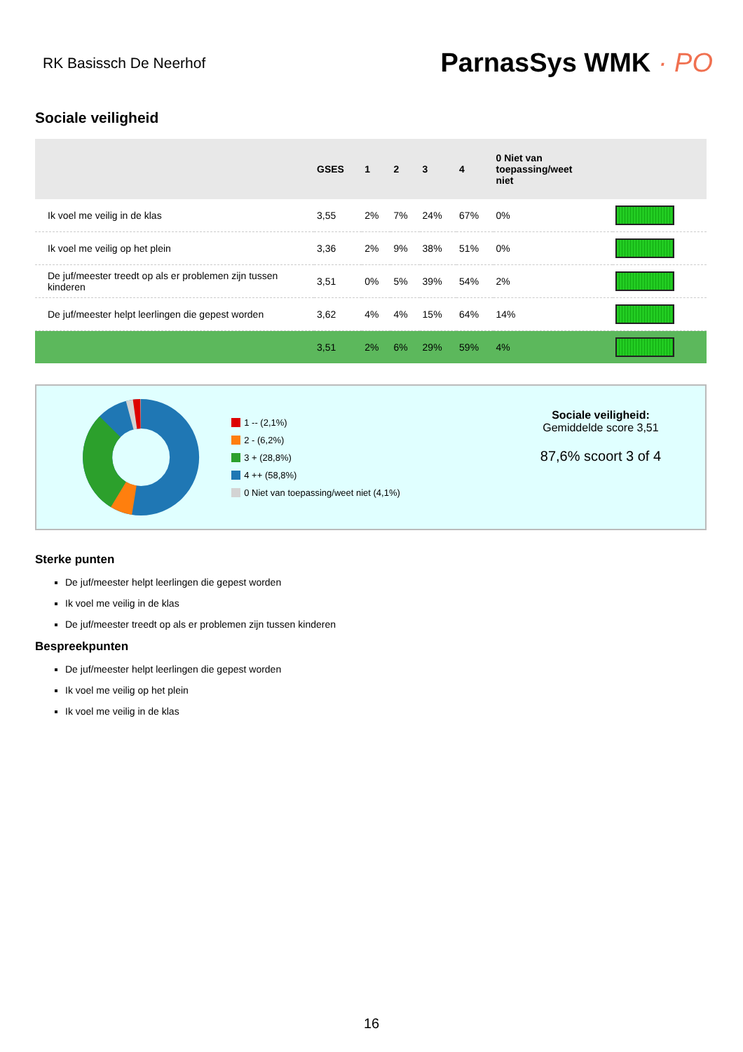RK Basissch De Neerhof
ParnasSys WMK · PO
Sociale veiligheid
| | GSES | 1 | 2 | 3 | 4 | 0 Niet van toepassing/weet niet | |
| --- | --- | --- | --- | --- | --- | --- | --- |
| Ik voel me veilig in de klas | 3,55 | 2% | 7% | 24% | 67% | 0% | |
| Ik voel me veilig op het plein | 3,36 | 2% | 9% | 38% | 51% | 0% | |
| De juf/meester treedt op als er problemen zijn tussen kinderen | 3,51 | 0% | 5% | 39% | 54% | 2% | |
| De juf/meester helpt leerlingen die gepest worden | 3,62 | 4% | 4% | 15% | 64% | 14% | |
| | 3,51 | 2% | 6% | 29% | 59% | 4% | |
1 -- (2,1%)
2 - (6,2%)
3 + (28,8%)
4 ++ (58,8%)
0 Niet van toepassing/weet niet (4,1%)
Sociale veiligheid:
Gemiddelde score 3,51
87,6% scoort 3 of 4
Sterke punten
De juf/meester helpt leerlingen die gepest worden
Ik voel me veilig in de klas
De juf/meester treedt op als er problemen zijn tussen kinderen
Bespreekpunten
De juf/meester helpt leerlingen die gepest worden
Ik voel me veilig op het plein
Ik voel me veilig in de klas
16